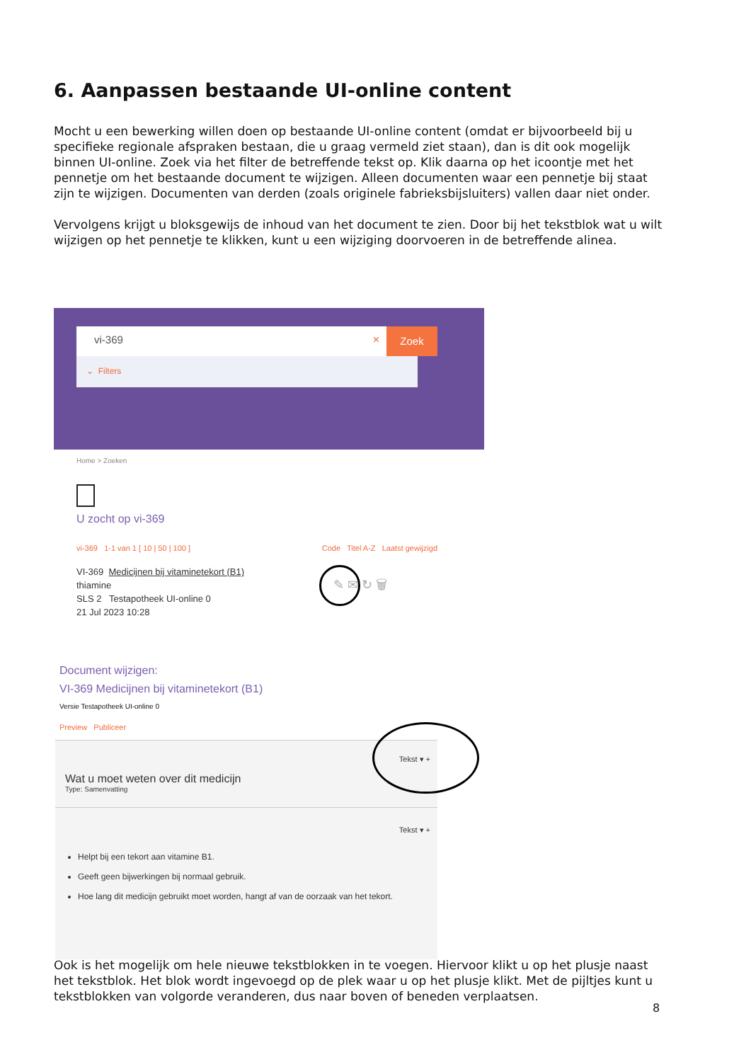6. Aanpassen bestaande UI-online content
Mocht u een bewerking willen doen op bestaande UI-online content (omdat er bijvoorbeeld bij u specifieke regionale afspraken bestaan, die u graag vermeld ziet staan), dan is dit ook mogelijk binnen UI-online. Zoek via het filter de betreffende tekst op. Klik daarna op het icoontje met het pennetje om het bestaande document te wijzigen. Alleen documenten waar een pennetje bij staat zijn te wijzigen. Documenten van derden (zoals originele fabrieksbijsluiters) vallen daar niet onder.
Vervolgens krijgt u bloksgewijs de inhoud van het document te zien. Door bij het tekstblok wat u wilt wijzigen op het pennetje te klikken, kunt u een wijziging doorvoeren in de betreffende alinea.
vi-369 ×
Zoek
⌄ Filters
Home > Zoeken
U zocht op vi-369
vi-369 1-1 van 1 [ 10 | 50 | 100 ] Code Titel A-Z Laatst gewijzigd
VI-369 Medicijnen bij vitaminetekort (B1)
thiamine
SLS 2 Testapotheek UI-online 0
21 Jul 2023 10:28
✎ ✉ ↻ 🗑
Document wijzigen:
VI-369 Medicijnen bij vitaminetekort (B1)
Versie Testapotheek UI-online 0
Preview Publiceer
Tekst ▾ +
Wat u moet weten over dit medicijn
Type: Samenvatting
Tekst ▾ +
Helpt bij een tekort aan vitamine B1.
Geeft geen bijwerkingen bij normaal gebruik.
Hoe lang dit medicijn gebruikt moet worden, hangt af van de oorzaak van het tekort.
Ook is het mogelijk om hele nieuwe tekstblokken in te voegen. Hiervoor klikt u op het plusje naast het tekstblok. Het blok wordt ingevoegd op de plek waar u op het plusje klikt. Met de pijltjes kunt u tekstblokken van volgorde veranderen, dus naar boven of beneden verplaatsen.
8